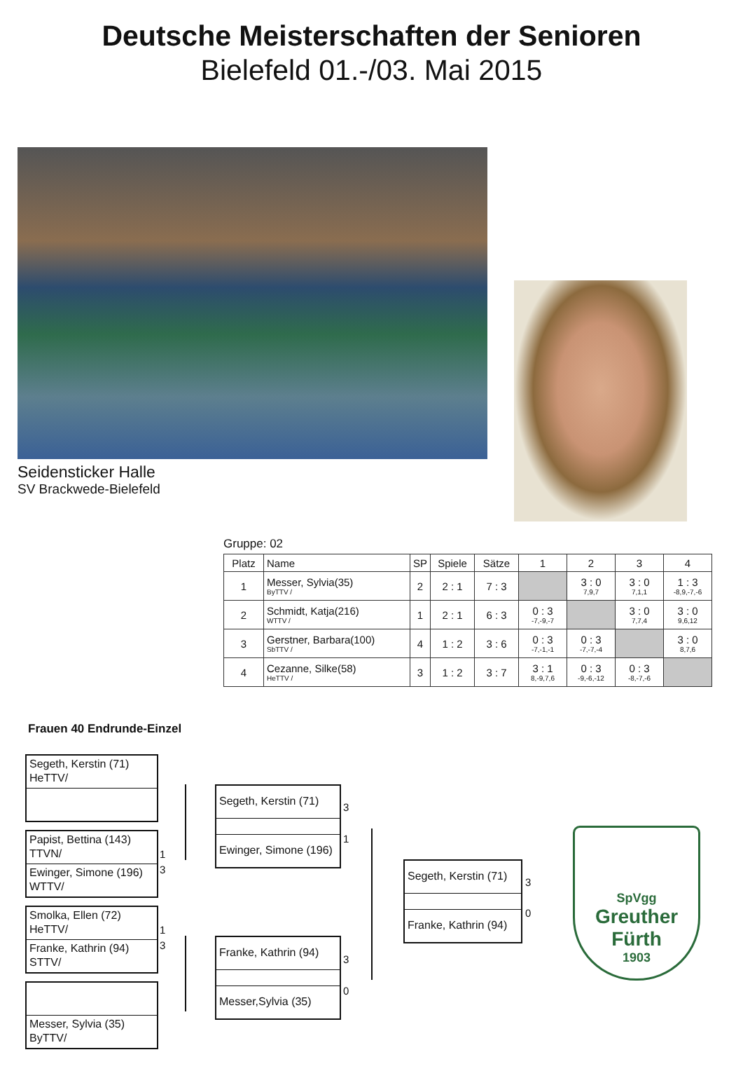Deutsche Meisterschaften der Senioren
Bielefeld 01.-/03. Mai 2015
Seidensticker Halle
SV Brackwede-Bielefeld
Gruppe: 02
| Platz | Name | SP | Spiele | Sätze | 1 | 2 | 3 | 4 |
| --- | --- | --- | --- | --- | --- | --- | --- | --- |
| 1 | Messer, Sylvia(35) ByTTV / | 2 | 2 : 1 | 7 : 3 | | 3 : 0 7,9,7 | 3 : 0 7,1,1 | 1 : 3 -8,9,-7,-6 |
| 2 | Schmidt, Katja(216) WTTV / | 1 | 2 : 1 | 6 : 3 | 0 : 3 -7,-9,-7 | | 3 : 0 7,7,4 | 3 : 0 9,6,12 |
| 3 | Gerstner, Barbara(100) SbTTV / | 4 | 1 : 2 | 3 : 6 | 0 : 3 -7,-1,-1 | 0 : 3 -7,-7,-4 | | 3 : 0 8,7,6 |
| 4 | Cezanne, Silke(58) HeTTV / | 3 | 1 : 2 | 3 : 7 | 3 : 1 8,-9,7,6 | 0 : 3 -9,-6,-12 | 0 : 3 -8,-7,-6 | |
Frauen 40 Endrunde-Einzel
Segeth, Kerstin (71)
HeTTV/
Papist, Bettina (143)
TTVN/
Ewinger, Simone (196)
WTTV/
Smolka, Ellen (72)
HeTTV/
Franke, Kathrin (94)
STTV/
Messer, Sylvia (35)
ByTTV/
1
3
1
3
Segeth, Kerstin (71)
Ewinger, Simone (196)
Franke, Kathrin (94)
Messer,Sylvia (35)
3
1
3
0
Segeth, Kerstin (71)
Franke, Kathrin (94)
3
0
SpVgg
Greuther
Fürth
1903